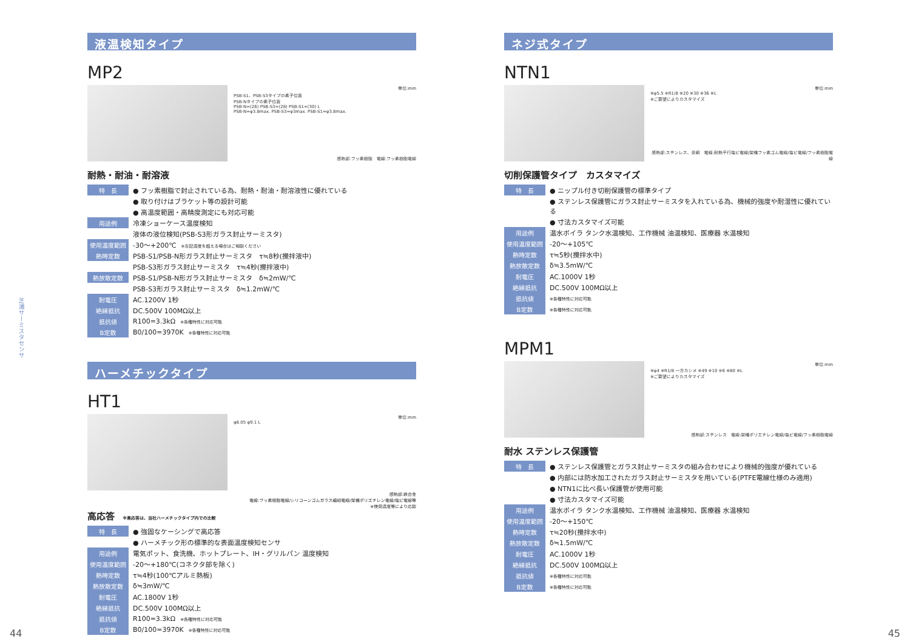液温検知タイプ
MP2
単位:mm
PSB-S1、PSB-S3タイプの素子位置
PSB-Nタイプの素子位置
PSB-N=(26) PSB-S3=(28) PSB-S1=(30) L
PSB-N=φ3.8max. PSB-S3=φ3max. PSB-S1=φ3.8max.
感熱部:フッ素樹脂　電線:フッ素樹脂電線
耐熱・耐油・耐溶液
| 特 長 | ● フッ素樹脂で封止されている為、耐熱・耐油・耐溶液性に優れている |
| | ● 取り付けはブラケット等の設計可能 |
| | ● 高温度範囲・高精度測定にも対応可能 |
| 用途例 | 冷凍ショーケース温度検知 |
| | 液体の液位検知(PSB-S3形ガラス封止サーミスタ) |
| 使用温度範囲 | -30〜+200℃ ※左記温度を超える場合はご相談ください |
| 熱時定数 | PSB-S1/PSB-N形ガラス封止サーミスタ τ≒8秒(攪拌液中) |
| | PSB-S3形ガラス封止サーミスタ τ≒4秒(攪拌液中) |
| 熱放散定数 | PSB-S1/PSB-N形ガラス封止サーミスタ δ≒2mW/℃ |
| | PSB-S3形ガラス封止サーミスタ δ≒1.2mW/℃ |
| 耐電圧 | AC.1200V 1秒 |
| 絶縁抵抗 | DC.500V 100MΩ以上 |
| 抵抗値 | R100=3.3kΩ ※各種特性に対応可能 |
| B定数 | B0/100=3970K ※各種特性に対応可能 |
ハーメチックタイプ
HT1
単位:mm
φ8.05 φ9.1 L
感熱部:鉄合金
電線:フッ素樹脂電線/シリコーンゴムガラス編組電線/架橋ポリエチレン電線/塩ビ電線等
※使用温度等により応談
高応答 ※高応答は、当社ハーメチックタイプ内での比較
| 特 長 | ● 強固なケーシングで高応答 |
| | ● ハーメチック形の標準的な表面温度検知センサ |
| 用途例 | 電気ポット、食洗機、ホットプレート、IH・グリルパン 温度検知 |
| 使用温度範囲 | -20〜+180℃(コネクタ部を除く) |
| 熱時定数 | τ≒4秒(100℃アルミ熱板) |
| 熱放散定数 | δ≒3mW/℃ |
| 耐電圧 | AC.1800V 1秒 |
| 絶縁抵抗 | DC.500V 100MΩ以上 |
| 抵抗値 | R100=3.3kΩ ※各種特性に対応可能 |
| B定数 | B0/100=3970K ※各種特性に対応可能 |
ネジ式タイプ
NTN1
単位:mm
※φ5.5 ※R1/8 ※20 ※30 ※36 ※L
※ご要望によりカスタマイズ
感熱部:ステンレス、黄銅　電線:耐熱平行塩ビ電線/架橋フッ素ゴム電線/塩ビ電線/フッ素樹脂電線
切削保護管タイプ　カスタマイズ
| 特 長 | ● ニップル付き切削保護管の標準タイプ |
| | ● ステンレス保護管にガラス封止サーミスタを入れている為、機械的強度や耐湿性に優れている |
| | ● 寸法カスタマイズ可能 |
| 用途例 | 温水ボイラ タンク水温検知、工作機械 油温検知、医療器 水温検知 |
| 使用温度範囲 | -20〜+105℃ |
| 熱時定数 | τ≒5秒(攪拌水中) |
| 熱放散定数 | δ≒3.5mW/℃ |
| 耐電圧 | AC.1000V 1秒 |
| 絶縁抵抗 | DC.500V 100MΩ以上 |
| 抵抗値 | ※各種特性に対応可能 |
| B定数 | ※各種特性に対応可能 |
MPM1
単位:mm
※φ4 ※R1/8 一方カシメ ※49 ※10 ※6 ※80 ※L
※ご要望によりカスタマイズ
感熱部:ステンレス　電線:架橋ポリエチレン電線/塩ビ電線/フッ素樹脂電線
耐水 ステンレス保護管
| 特 長 | ● ステンレス保護管とガラス封止サーミスタの組み合わせにより機械的強度が優れている |
| | ● 内部には防水加工されたガラス封止サーミスタを用いている(PTFE電線仕様のみ適用) |
| | ● NTN1に比べ長い保護管が使用可能 |
| | ● 寸法カスタマイズ可能 |
| 用途例 | 温水ボイラ タンク水温検知、工作機械 油温検知、医療器 水温検知 |
| 使用温度範囲 | -20〜+150℃ |
| 熱時定数 | τ≒20秒(攪拌水中) |
| 熱放散定数 | δ≒1.5mW/℃ |
| 耐電圧 | AC.1000V 1秒 |
| 絶縁抵抗 | DC.500V 100MΩ以上 |
| 抵抗値 | ※各種特性に対応可能 |
| B定数 | ※各種特性に対応可能 |
芝浦サーミスタセンサ
44 45